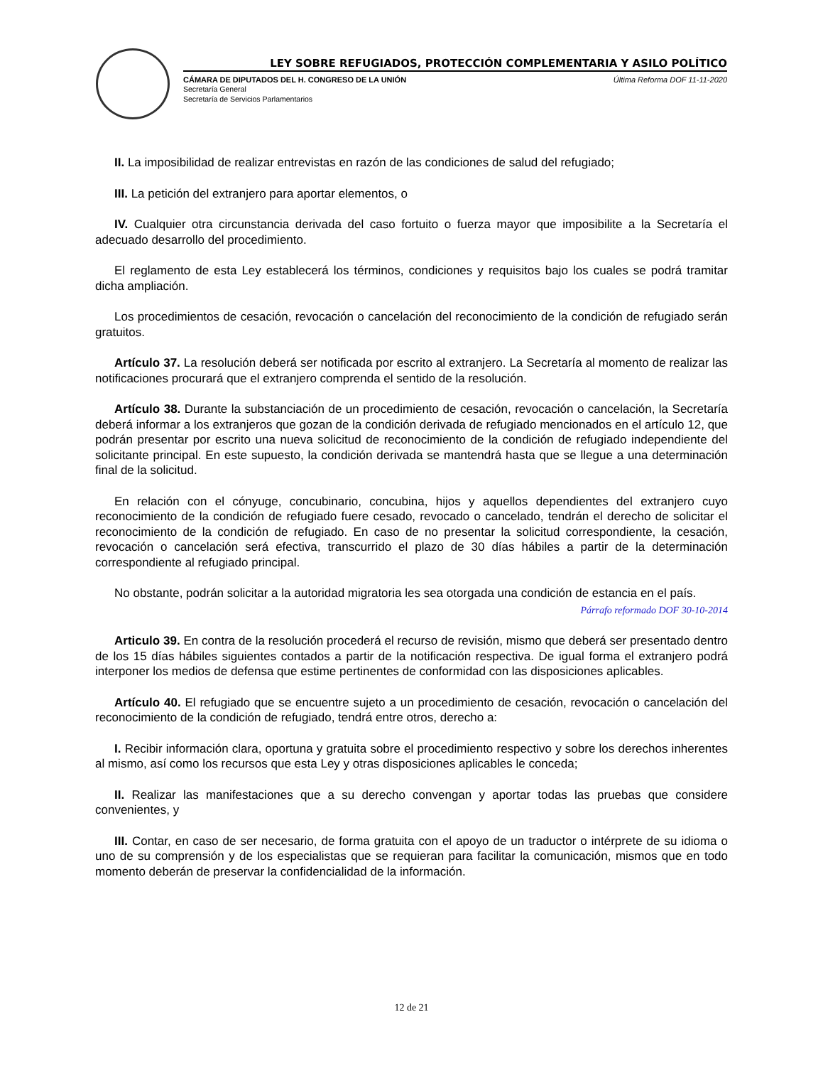LEY SOBRE REFUGIADOS, PROTECCIÓN COMPLEMENTARIA Y ASILO POLÍTICO
CÁMARA DE DIPUTADOS DEL H. CONGRESO DE LA UNIÓN Última Reforma DOF 11-11-2020
Secretaría General
Secretaría de Servicios Parlamentarios
II. La imposibilidad de realizar entrevistas en razón de las condiciones de salud del refugiado;
III. La petición del extranjero para aportar elementos, o
IV. Cualquier otra circunstancia derivada del caso fortuito o fuerza mayor que imposibilite a la Secretaría el adecuado desarrollo del procedimiento.
El reglamento de esta Ley establecerá los términos, condiciones y requisitos bajo los cuales se podrá tramitar dicha ampliación.
Los procedimientos de cesación, revocación o cancelación del reconocimiento de la condición de refugiado serán gratuitos.
Artículo 37. La resolución deberá ser notificada por escrito al extranjero. La Secretaría al momento de realizar las notificaciones procurará que el extranjero comprenda el sentido de la resolución.
Artículo 38. Durante la substanciación de un procedimiento de cesación, revocación o cancelación, la Secretaría deberá informar a los extranjeros que gozan de la condición derivada de refugiado mencionados en el artículo 12, que podrán presentar por escrito una nueva solicitud de reconocimiento de la condición de refugiado independiente del solicitante principal. En este supuesto, la condición derivada se mantendrá hasta que se llegue a una determinación final de la solicitud.
En relación con el cónyuge, concubinario, concubina, hijos y aquellos dependientes del extranjero cuyo reconocimiento de la condición de refugiado fuere cesado, revocado o cancelado, tendrán el derecho de solicitar el reconocimiento de la condición de refugiado. En caso de no presentar la solicitud correspondiente, la cesación, revocación o cancelación será efectiva, transcurrido el plazo de 30 días hábiles a partir de la determinación correspondiente al refugiado principal.
No obstante, podrán solicitar a la autoridad migratoria les sea otorgada una condición de estancia en el país.
Párrafo reformado DOF 30-10-2014
Articulo 39. En contra de la resolución procederá el recurso de revisión, mismo que deberá ser presentado dentro de los 15 días hábiles siguientes contados a partir de la notificación respectiva. De igual forma el extranjero podrá interponer los medios de defensa que estime pertinentes de conformidad con las disposiciones aplicables.
Artículo 40. El refugiado que se encuentre sujeto a un procedimiento de cesación, revocación o cancelación del reconocimiento de la condición de refugiado, tendrá entre otros, derecho a:
I. Recibir información clara, oportuna y gratuita sobre el procedimiento respectivo y sobre los derechos inherentes al mismo, así como los recursos que esta Ley y otras disposiciones aplicables le conceda;
II. Realizar las manifestaciones que a su derecho convengan y aportar todas las pruebas que considere convenientes, y
III. Contar, en caso de ser necesario, de forma gratuita con el apoyo de un traductor o intérprete de su idioma o uno de su comprensión y de los especialistas que se requieran para facilitar la comunicación, mismos que en todo momento deberán de preservar la confidencialidad de la información.
12 de 21